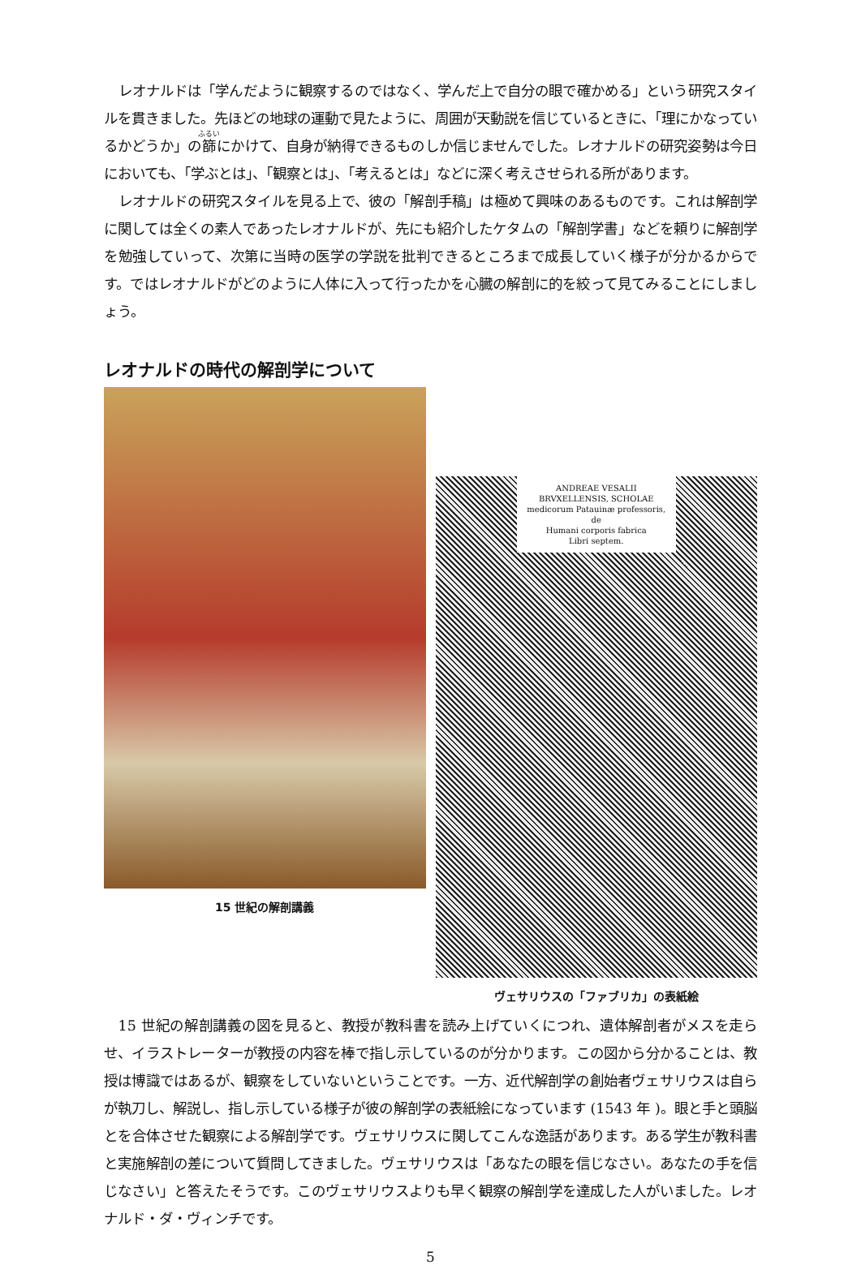レオナルドは「学んだように観察するのではなく、学んだ上で自分の眼で確かめる」という研究スタイルを貫きました。先ほどの地球の運動で見たように、周囲が天動説を信じているときに、「理にかなっているかどうか」の篩にかけて、自身が納得できるものしか信じませんでした。レオナルドの研究姿勢は今日においても、「学ぶとは」、「観察とは」、「考えるとは」などに深く考えさせられる所があります。
レオナルドの研究スタイルを見る上で、彼の「解剖手稿」は極めて興味のあるものです。これは解剖学に関しては全くの素人であったレオナルドが、先にも紹介したケタムの「解剖学書」などを頼りに解剖学を勉強していって、次第に当時の医学の学説を批判できるところまで成長していく様子が分かるからです。ではレオナルドがどのように人体に入って行ったかを心臓の解剖に的を絞って見てみることにしましょう。
レオナルドの時代の解剖学について
15 世紀の解剖講義
ANDREAE VESALII
BRVXELLENSIS, SCHOLAE
medicorum Patauinæ professoris, de
Humani corporis fabrica
Libri septem.
ヴェサリウスの「ファブリカ」の表紙絵
15 世紀の解剖講義の図を見ると、教授が教科書を読み上げていくにつれ、遺体解剖者がメスを走らせ、イラストレーターが教授の内容を棒で指し示しているのが分かります。この図から分かることは、教授は博識ではあるが、観察をしていないということです。一方、近代解剖学の創始者ヴェサリウスは自らが執刀し、解説し、指し示している様子が彼の解剖学の表紙絵になっています (1543 年 )。眼と手と頭脳とを合体させた観察による解剖学です。ヴェサリウスに関してこんな逸話があります。ある学生が教科書と実施解剖の差について質問してきました。ヴェサリウスは「あなたの眼を信じなさい。あなたの手を信じなさい」と答えたそうです。このヴェサリウスよりも早く観察の解剖学を達成した人がいました。レオナルド・ダ・ヴィンチです。
5